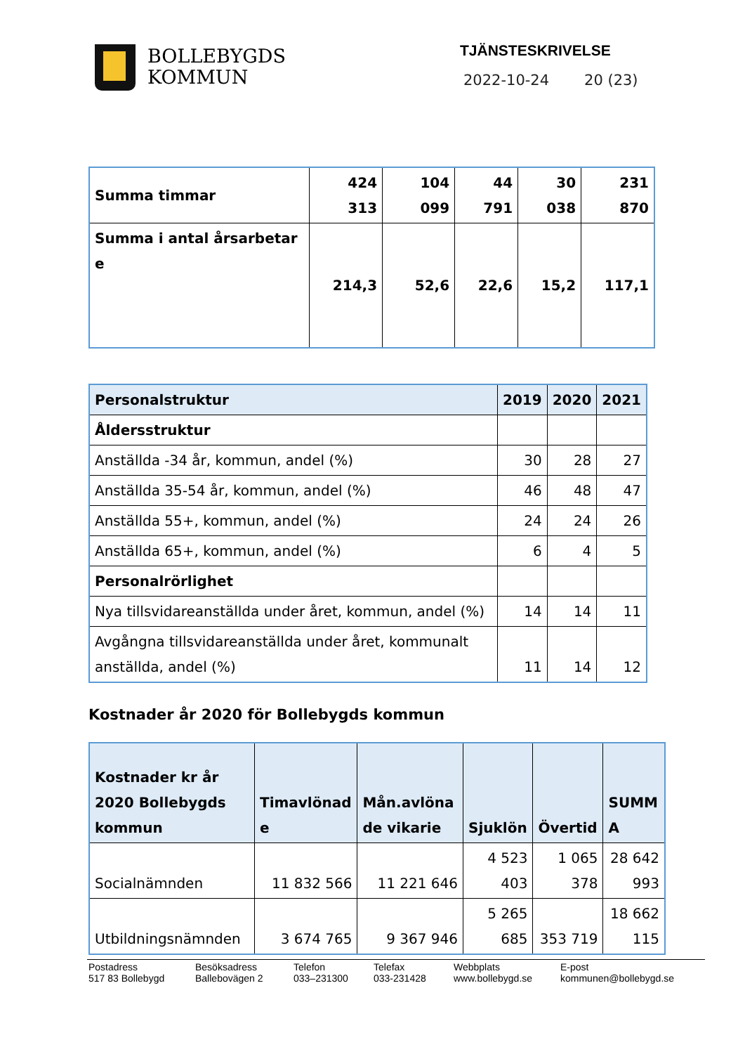BOLLEBYGDS
KOMMUN
TJÄNSTESKRIVELSE
2022-10-24 20 (23)
| Summa timmar | 424 313 | 104 099 | 44 791 | 30 038 | 231 870 |
| Summa i antal årsarbetar e | 214,3 | 52,6 | 22,6 | 15,2 | 117,1 |
| Personalstruktur | 2019 | 2020 | 2021 |
| --- | --- | --- | --- |
| Åldersstruktur | | | |
| Anställda -34 år, kommun, andel (%) | 30 | 28 | 27 |
| Anställda 35-54 år, kommun, andel (%) | 46 | 48 | 47 |
| Anställda 55+, kommun, andel (%) | 24 | 24 | 26 |
| Anställda 65+, kommun, andel (%) | 6 | 4 | 5 |
| Personalrörlighet | | | |
| Nya tillsvidareanställda under året, kommun, andel (%) | 14 | 14 | 11 |
| Avgångna tillsvidareanställda under året, kommunalt anställda, andel (%) | 11 | 14 | 12 |
Kostnader år 2020 för Bollebygds kommun
| Kostnader kr år 2020 Bollebygds kommun | Timavlönad e | Mån.avlöna de vikarie | Sjuklön | Övertid | SUMM A |
| --- | --- | --- | --- | --- | --- |
| Socialnämnden | 11 832 566 | 11 221 646 | 4 523 403 | 1 065 378 | 28 642 993 |
| Utbildningsnämnden | 3 674 765 | 9 367 946 | 5 265 685 | 353 719 | 18 662 115 |
Postadress
517 83 Bollebygd
Besöksadress
Ballebovägen 2
Telefon
033–231300
Telefax
033-231428
Webbplats
www.bollebygd.se
E-post
kommunen@bollebygd.se